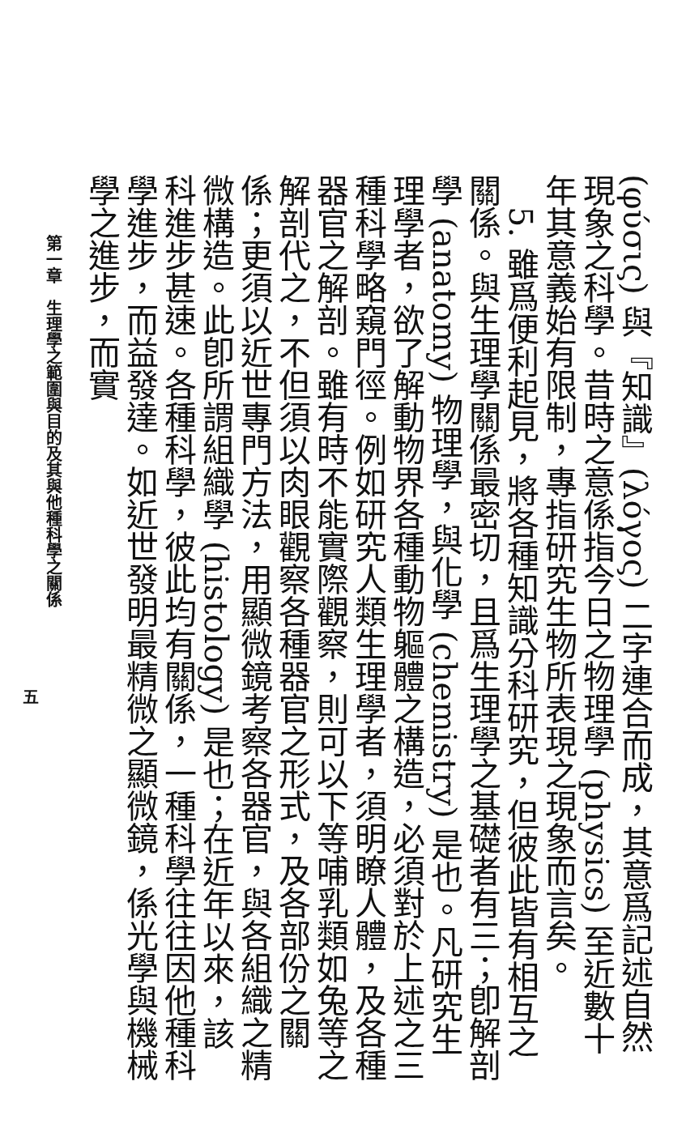(φύσις) 與『知識』(λόγος) 二字連合而成，其意爲記述自然現象之科學。昔時之意係指今日之物理學 (physics) 至近數十年其意義始有限制，專指研究生物所表現之現象而言矣。
　5. 雖爲便利起見，將各種知識分科研究，但彼此皆有相互之關係。與生理學關係最密切，且爲生理學之基礎者有三；卽解剖學 (anatomy) 物理學，與化學 (chemistry) 是也。凡研究生理學者，欲了解動物界各種動物軀體之構造，必須對於上述之三種科學略窺門徑。例如研究人類生理學者，須明瞭人體，及各種器官之解剖。雖有時不能實際觀察，則可以下等哺乳類如兔等之解剖代之，不但須以肉眼觀察各種器官之形式，及各部份之關係；更須以近世專門方法，用顯微鏡考察各器官，與各組織之精微構造。此卽所謂組織學 (histology) 是也；在近年以來，該科進步甚速。各種科學，彼此均有關係，一種科學往往因他種科學進步，而益發達。如近世發明最精微之顯微鏡，係光學與機械學之進步，而實
第一章　生理學之範圍與目的及其與他種科學之關係
五